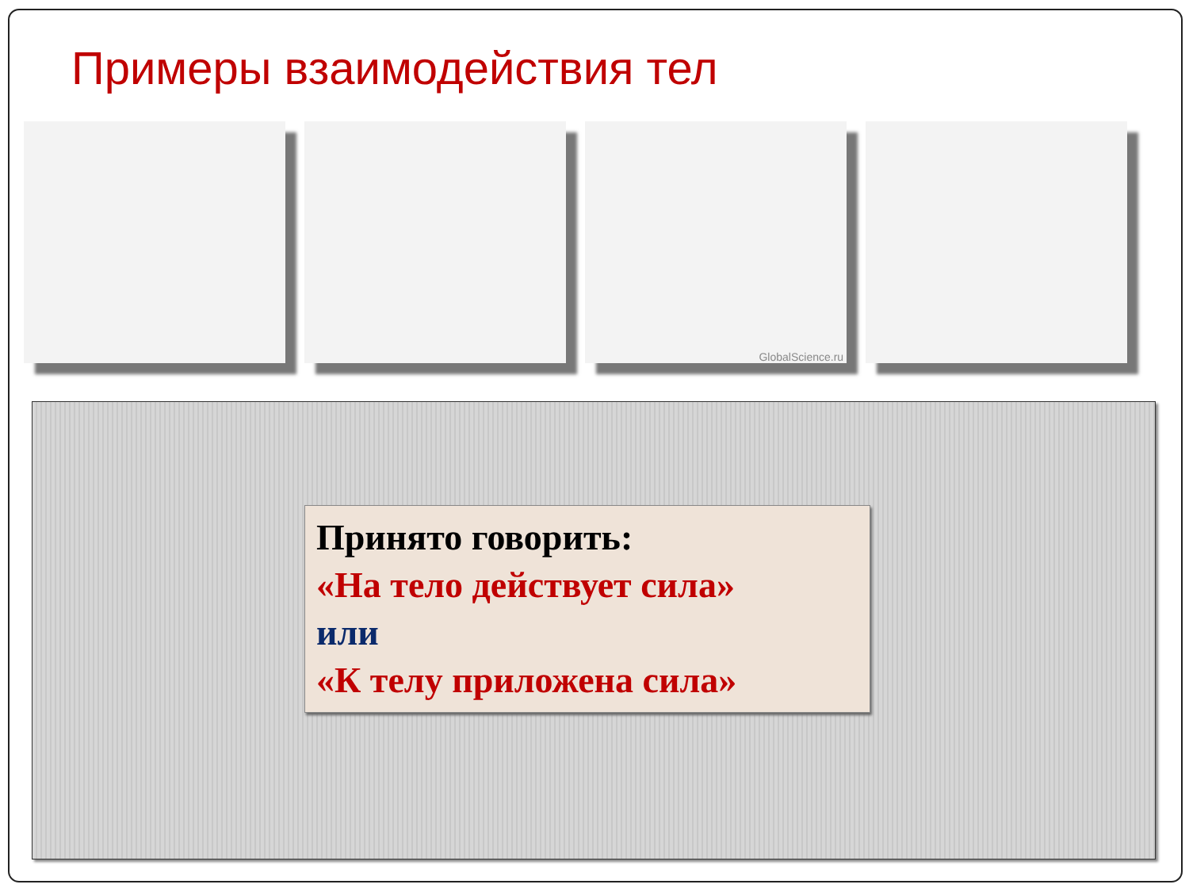Примеры взаимодействия тел
GlobalScience.ru
Принято говорить:
«На тело действует сила»
или
«К телу приложена сила»